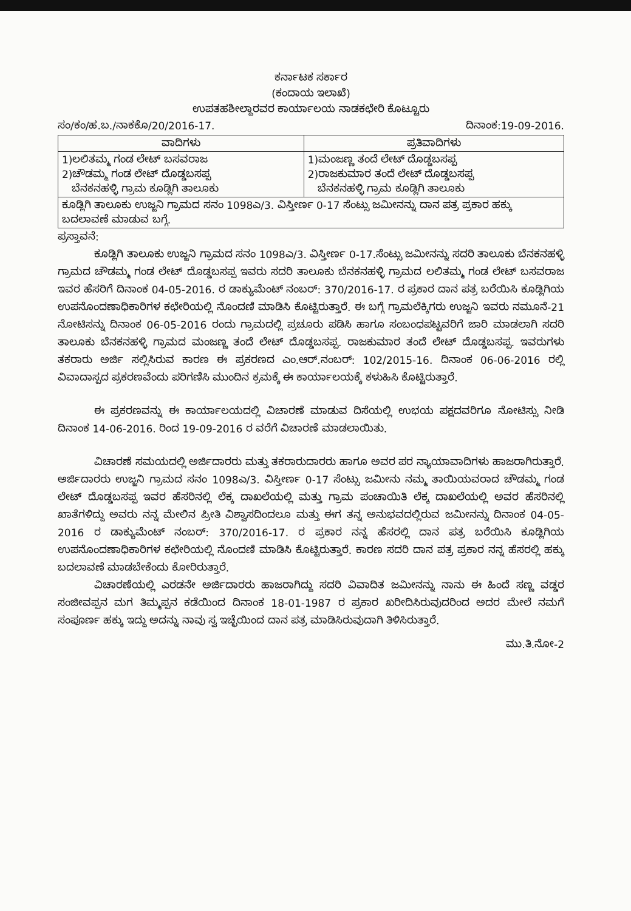ಕರ್ನಾಟಕ ಸರ್ಕಾರ
(ಕಂದಾಯ ಇಲಾಖೆ)
ಉಪತಹಶೀಲ್ದಾರವರ ಕಾರ್ಯಾಲಯ ನಾಡಕಛೇರಿ ಕೊಟ್ಟೂರು
ಸಂ/ಕಂ/ಹ.ಬ./ನಾಕಕೊ/20/2016-17. ದಿನಾಂಕ:19-09-2016.
| ವಾದಿಗಳು | ಪ್ರತಿವಾದಿಗಳು |
| --- | --- |
| 1)ಲಲಿತಮ್ಮ ಗಂಡ ಲೇಟ್ ಬಸವರಾಜ 2)ಚೌಡಮ್ಮ ಗಂಡ ಲೇಟ್ ದೊಡ್ಡಬಸಪ್ಪ ಬೆನಕನಹಳ್ಳಿ ಗ್ರಾಮ ಕೂಡ್ಲಿಗಿ ತಾಲೂಕು | 1)ಮಂಜಣ್ಣ ತಂದೆ ಲೇಟ್ ದೊಡ್ಡಬಸಪ್ಪ 2)ರಾಜಕುಮಾರ ತಂದೆ ಲೇಟ್ ದೊಡ್ಡಬಸಪ್ಪ ಬೆನಕನಹಳ್ಳಿ ಗ್ರಾಮ ಕೂಡ್ಲಿಗಿ ತಾಲೂಕು |
| ಕೂಡ್ಲಿಗಿ ತಾಲೂಕು ಉಜ್ಜನಿ ಗ್ರಾಮದ ಸನಂ 1098ಎ/3. ವಿಸ್ತೀರ್ಣ 0-17 ಸೆಂಟ್ಸು ಜಮೀನನ್ನು ದಾನ ಪತ್ರ ಪ್ರಕಾರ ಹಕ್ಕು ಬದಲಾವಣೆ ಮಾಡುವ ಬಗ್ಗೆ. | |
ಪ್ರಸ್ತಾವನೆ:
ಕೂಡ್ಲಿಗಿ ತಾಲೂಕು ಉಜ್ಜನಿ ಗ್ರಾಮದ ಸನಂ 1098ಎ/3. ವಿಸ್ತೀರ್ಣ 0-17.ಸೆಂಟ್ಸು ಜಮೀನನ್ನು ಸದರಿ ತಾಲೂಕು ಬೆನಕನಹಳ್ಳಿ ಗ್ರಾಮದ ಚೌಡಮ್ಮ ಗಂಡ ಲೇಟ್ ದೊಡ್ಡಬಸಪ್ಪ ಇವರು ಸದರಿ ತಾಲೂಕು ಬೆನಕನಹಳ್ಳಿ ಗ್ರಾಮದ ಲಲಿತಮ್ಮ ಗಂಡ ಲೇಟ್ ಬಸವರಾಜ ಇವರ ಹೆಸರಿಗೆ ದಿನಾಂಕ 04-05-2016. ರ ಡಾಕ್ಯುಮೆಂಟ್ ನಂಬರ್: 370/2016-17. ರ ಪ್ರಕಾರ ದಾನ ಪತ್ರ ಬರೆಯಿಸಿ ಕೂಡ್ಲಿಗಿಯ ಉಪನೊಂದಣಾಧಿಕಾರಿಗಳ ಕಛೇರಿಯಲ್ಲಿ ನೊಂದಣಿ ಮಾಡಿಸಿ ಕೊಟ್ಟಿರುತ್ತಾರೆ. ಈ ಬಗ್ಗೆ ಗ್ರಾಮಲೆಕ್ಕಿಗರು ಉಜ್ಜನಿ ಇವರು ನಮೂನೆ-21 ನೋಟಿಸನ್ನು ದಿನಾಂಕ 06-05-2016 ರಂದು ಗ್ರಾಮದಲ್ಲಿ ಪ್ರಚೂರು ಪಡಿಸಿ ಹಾಗೂ ಸಂಬಂಧಪಟ್ಟವರಿಗೆ ಜಾರಿ ಮಾಡಲಾಗಿ ಸದರಿ ತಾಲೂಕು ಬೆನಕನಹಳ್ಳಿ ಗ್ರಾಮದ ಮಂಜಣ್ಣ ತಂದೆ ಲೇಟ್ ದೊಡ್ಡಬಸಪ್ಪ. ರಾಜಕುಮಾರ ತಂದೆ ಲೇಟ್ ದೊಡ್ಡಬಸಪ್ಪ. ಇವರುಗಳು ತಕರಾರು ಅರ್ಜಿ ಸಲ್ಲಿಸಿರುವ ಕಾರಣ ಈ ಪ್ರಕರಣದ ಎಂ.ಆರ್.ನಂಬರ್: 102/2015-16. ದಿನಾಂಕ 06-06-2016 ರಲ್ಲಿ ವಿವಾದಾಸ್ಪದ ಪ್ರಕರಣವೆಂದು ಪರಿಗಣಿಸಿ ಮುಂದಿನ ಕ್ರಮಕ್ಕೆ ಈ ಕಾರ್ಯಾಲಯಕ್ಕೆ ಕಳುಹಿಸಿ ಕೊಟ್ಟಿರುತ್ತಾರೆ.
ಈ ಪ್ರಕರಣವನ್ನು ಈ ಕಾರ್ಯಾಲಯದಲ್ಲಿ ವಿಚಾರಣೆ ಮಾಡುವ ದಿಸೆಯಲ್ಲಿ ಉಭಯ ಪಕ್ಷದವರಿಗೂ ನೋಟಿಸ್ಸು ನೀಡಿ ದಿನಾಂಕ 14-06-2016. ರಿಂದ 19-09-2016 ರ ವರೆಗೆ ವಿಚಾರಣೆ ಮಾಡಲಾಯಿತು.
ವಿಚಾರಣೆ ಸಮಯದಲ್ಲಿ ಅರ್ಜಿದಾರರು ಮತ್ತು ತಕರಾರುದಾರರು ಹಾಗೂ ಅವರ ಪರ ನ್ಯಾಯಾವಾದಿಗಳು ಹಾಜರಾಗಿರುತ್ತಾರೆ. ಅರ್ಜಿದಾರರು ಉಜ್ಜನಿ ಗ್ರಾಮದ ಸನಂ 1098ಎ/3. ವಿಸ್ತೀರ್ಣ 0-17 ಸೆಂಟ್ಸು ಜಮೀನು ನಮ್ಮ ತಾಯಿಯವರಾದ ಚೌಡಮ್ಮ ಗಂಡ ಲೇಟ್ ದೊಡ್ಡಬಸಪ್ಪ ಇವರ ಹೆಸರಿನಲ್ಲಿ ಲೆಕ್ಕ ದಾಖಲೆಯಲ್ಲಿ ಮತ್ತು ಗ್ರಾಮ ಪಂಚಾಯಿತಿ ಲೆಕ್ಕ ದಾಖಲೆಯಲ್ಲಿ ಅವರ ಹೆಸರಿನಲ್ಲಿ ಖಾತೆಗಳಿದ್ದು ಅವರು ನನ್ನ ಮೇಲಿನ ಪ್ರೀತಿ ವಿಶ್ವಾಸದಿಂದಲೂ ಮತ್ತು ಈಗ ತನ್ನ ಅನುಭವದಲ್ಲಿರುವ ಜಮೀನನ್ನು ದಿನಾಂಕ 04-05-2016 ರ ಡಾಕ್ಯುಮೆಂಟ್ ನಂಬರ್: 370/2016-17. ರ ಪ್ರಕಾರ ನನ್ನ ಹೆಸರಲ್ಲಿ ದಾನ ಪತ್ರ ಬರೆಯಿಸಿ ಕೂಡ್ಲಿಗಿಯ ಉಪನೊಂದಣಾಧಿಕಾರಿಗಳ ಕಛೇರಿಯಲ್ಲಿ ನೊಂದಣಿ ಮಾಡಿಸಿ ಕೊಟ್ಟಿರುತ್ತಾರೆ. ಕಾರಣ ಸದರಿ ದಾನ ಪತ್ರ ಪ್ರಕಾರ ನನ್ನ ಹೆಸರಲ್ಲಿ ಹಕ್ಕು ಬದಲಾವಣೆ ಮಾಡಬೇಕೆಂದು ಕೋರಿರುತ್ತಾರೆ.
ವಿಚಾರಣೆಯಲ್ಲಿ ಎರಡನೇ ಅರ್ಜಿದಾರರು ಹಾಜರಾಗಿದ್ದು ಸದರಿ ವಿವಾದಿತ ಜಮೀನನ್ನು ನಾನು ಈ ಹಿಂದೆ ಸಣ್ಣ ವಡ್ಡರ ಸಂಜೀವಪ್ಪನ ಮಗ ತಿಮ್ಮಪ್ಪನ ಕಡೆಯಿಂದ ದಿನಾಂಕ 18-01-1987 ರ ಪ್ರಕಾರ ಖರೀದಿಸಿರುವುದರಿಂದ ಅದರ ಮೇಲೆ ನಮಗೆ ಸಂಪೂರ್ಣ ಹಕ್ಕು ಇದ್ದು ಅದನ್ನು ನಾವು ಸ್ವ ಇಚ್ಛೆಯಿಂದ ದಾನ ಪತ್ರ ಮಾಡಿಸಿರುವುದಾಗಿ ತಿಳಿಸಿರುತ್ತಾರೆ.
ಮು.ತಿ.ನೋ-2